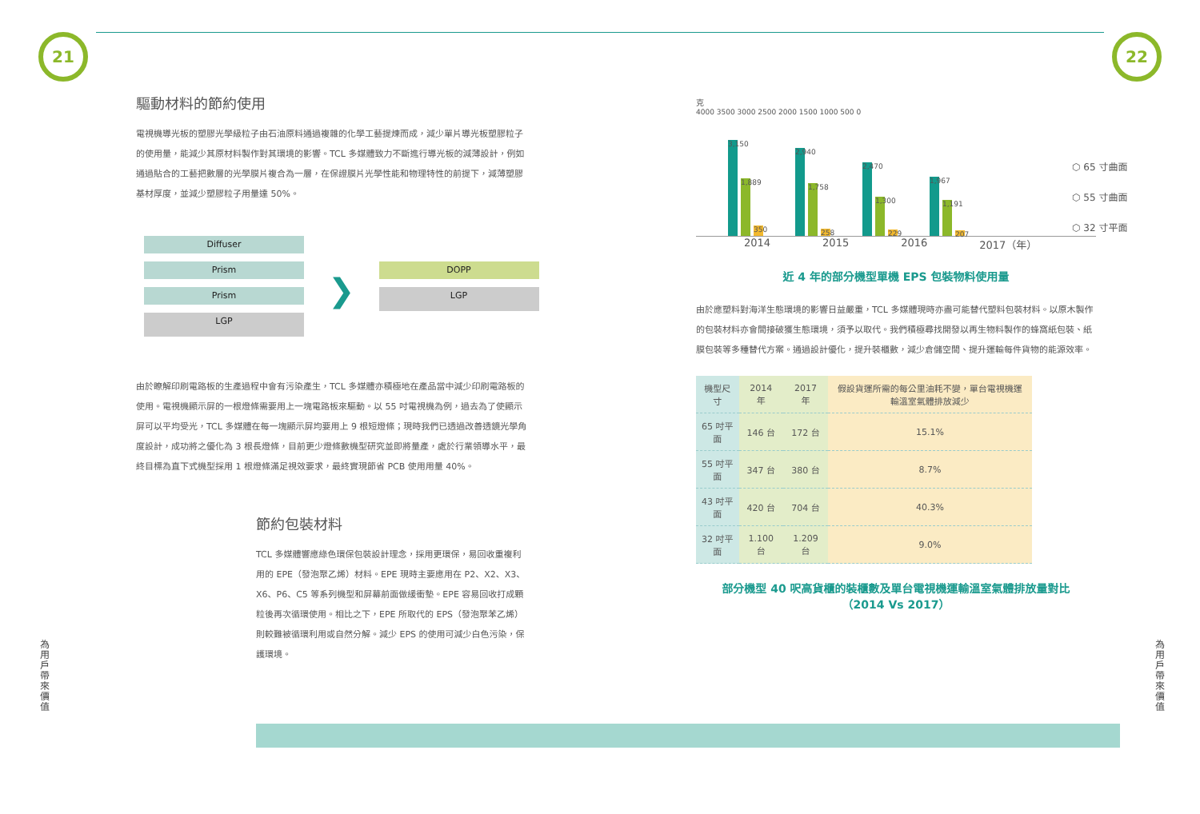21 22
為用戶帶來價值
為用戶帶來價值
驅動材料的節約使用
電視機導光板的塑膠光學級粒子由石油原料通過複雜的化學工藝提煉而成，減少單片導光板塑膠粒子的使用量，能減少其原材料製作對其環境的影響。TCL 多媒體致力不斷進行導光板的減薄設計，例如通過貼合的工藝把數層的光學膜片複合為一層，在保證膜片光學性能和物理特性的前提下，減薄塑膠基材厚度，並減少塑膠粒子用量達 50%。
Diffuser
Prism
Prism
LGP
❯
DOPP
LGP
由於瞭解印刷電路板的生產過程中會有污染產生，TCL 多媒體亦積極地在產品當中減少印刷電路板的使用。電視機顯示屏的一根燈條需要用上一塊電路板來驅動。以 55 吋電視機為例，過去為了使顯示屏可以平均受光，TCL 多媒體在每一塊顯示屏均要用上 9 根短燈條；現時我們已透過改善透鏡光學角度設計，成功將之優化為 3 根長燈條，目前更少燈條數機型研究並即將量產，處於行業領導水平，最終目標為直下式機型採用 1 根燈條滿足視效要求，最終實現節省 PCB 使用用量 40%。
節約包裝材料
TCL 多媒體響應綠色環保包裝設計理念，採用更環保，易回收重複利用的 EPE（發泡聚乙烯）材料。EPE 現時主要應用在 P2、X2、X3、X6、P6、C5 等系列機型和屏幕前面做緩衝墊。EPE 容易回收打成顆粒後再次循環使用。相比之下，EPE 所取代的 EPS（發泡聚苯乙烯）則較難被循環利用或自然分解。減少 EPS 的使用可減少白色污染，保護環境。
克
4000 3500 3000 2500 2000 1500 1000 500 0
3,150
1,889
350
2,940
1,758
258
2,470
1,300
229
1,967
1,191
207
2014 2015 2016 2017（年）
近 4 年的部分機型單機 EPS 包裝物料使用量
由於應塑料對海洋生態環境的影響日益嚴重，TCL 多媒體現時亦盡可能替代塑料包裝材料。以原木製作的包裝材料亦會間接破獲生態環境，須予以取代。我們積極尋找開發以再生物料製作的蜂窩紙包裝、紙膜包裝等多種替代方案。通過設計優化，提升裝櫃數，減少倉儲空間、提升運輸每件貨物的能源效率。
| 機型尺寸 | 2014 年 | 2017 年 | 假設貨運所需的每公里油耗不變，單台電視機運輸溫室氣體排放減少 |
| --- | --- | --- | --- |
| 65 吋平面 | 146 台 | 172 台 | 15.1% |
| 55 吋平面 | 347 台 | 380 台 | 8.7% |
| 43 吋平面 | 420 台 | 704 台 | 40.3% |
| 32 吋平面 | 1.100 台 | 1.209 台 | 9.0% |
部分機型 40 呎高貨櫃的裝櫃數及單台電視機運輸溫室氣體排放量對比
（2014 Vs 2017）
⬡ 65 寸曲面
⬡ 55 寸曲面
⬡ 32 寸平面